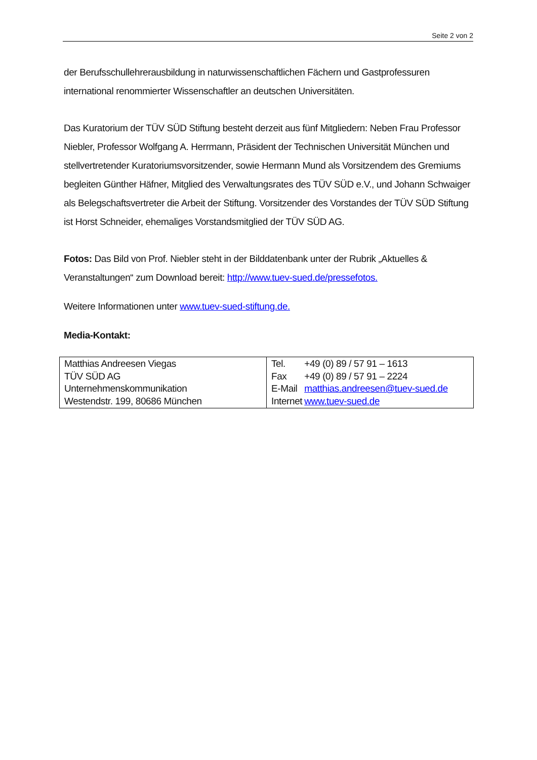Seite 2 von 2
der Berufsschullehrerausbildung in naturwissenschaftlichen Fächern und Gastprofessuren international renommierter Wissenschaftler an deutschen Universitäten.
Das Kuratorium der TÜV SÜD Stiftung besteht derzeit aus fünf Mitgliedern: Neben Frau Professor Niebler, Professor Wolfgang A. Herrmann, Präsident der Technischen Universität München und stellvertretender Kuratoriumsvorsitzender, sowie Hermann Mund als Vorsitzendem des Gremiums begleiten Günther Häfner, Mitglied des Verwaltungsrates des TÜV SÜD e.V., und Johann Schwaiger als Belegschaftsvertreter die Arbeit der Stiftung. Vorsitzender des Vorstandes der TÜV SÜD Stiftung ist Horst Schneider, ehemaliges Vorstandsmitglied der TÜV SÜD AG.
Fotos: Das Bild von Prof. Niebler steht in der Bilddatenbank unter der Rubrik „Aktuelles & Veranstaltungen“ zum Download bereit: http://www.tuev-sued.de/pressefotos.
Weitere Informationen unter www.tuev-sued-stiftung.de.
Media-Kontakt:
| Matthias Andreesen Viegas TÜV SÜD AG Unternehmenskommunikation Westendstr. 199, 80686 München | / Tel. / +49 (0) 89 / 57 91 – 1613 / / Fax / +49 (0) 89 / 57 91 – 2224 / / E-Mail / matthias.andreesen@tuev-sued.de / / Internet / www.tuev-sued.de / |